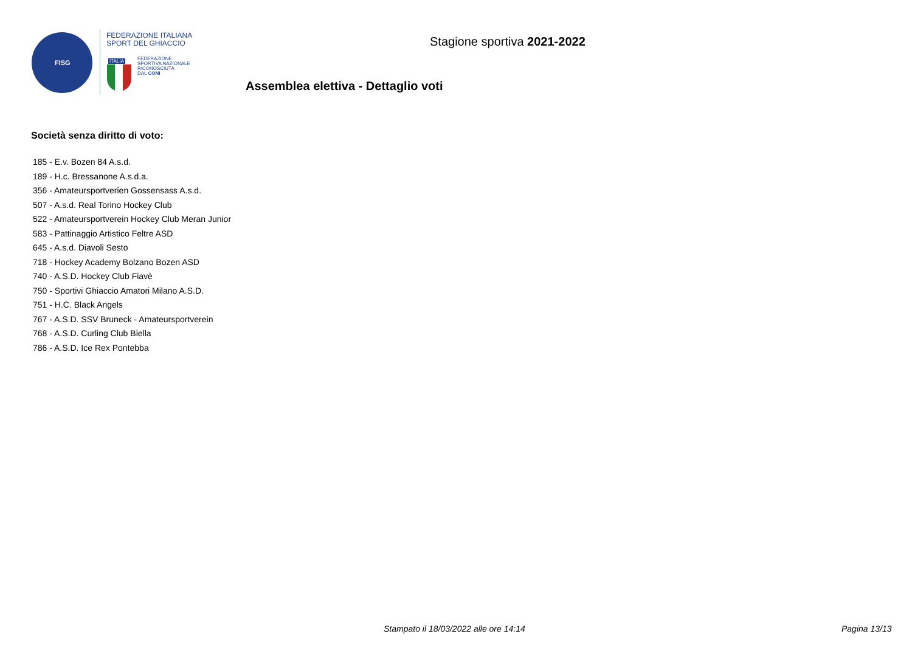FISG
FEDERAZIONE ITALIANA
SPORT DEL GHIACCIO
ITALIA
FEDERAZIONE
SPORTIVA NAZIONALE
RICONOSCIUTA
DAL CONI
Stagione sportiva 2021-2022
Assemblea elettiva - Dettaglio voti
Società senza diritto di voto:
185 - E.v. Bozen 84 A.s.d.
189 - H.c. Bressanone A.s.d.a.
356 - Amateursportverien Gossensass A.s.d.
507 - A.s.d. Real Torino Hockey Club
522 - Amateursportverein Hockey Club Meran Junior
583 - Pattinaggio Artistico Feltre ASD
645 - A.s.d. Diavoli Sesto
718 - Hockey Academy Bolzano Bozen ASD
740 - A.S.D. Hockey Club Fiavè
750 - Sportivi Ghiaccio Amatori Milano A.S.D.
751 - H.C. Black Angels
767 - A.S.D. SSV Bruneck - Amateursportverein
768 - A.S.D. Curling Club Biella
786 - A.S.D. Ice Rex Pontebba
Stampato il 18/03/2022 alle ore 14:14
Pagina 13/13